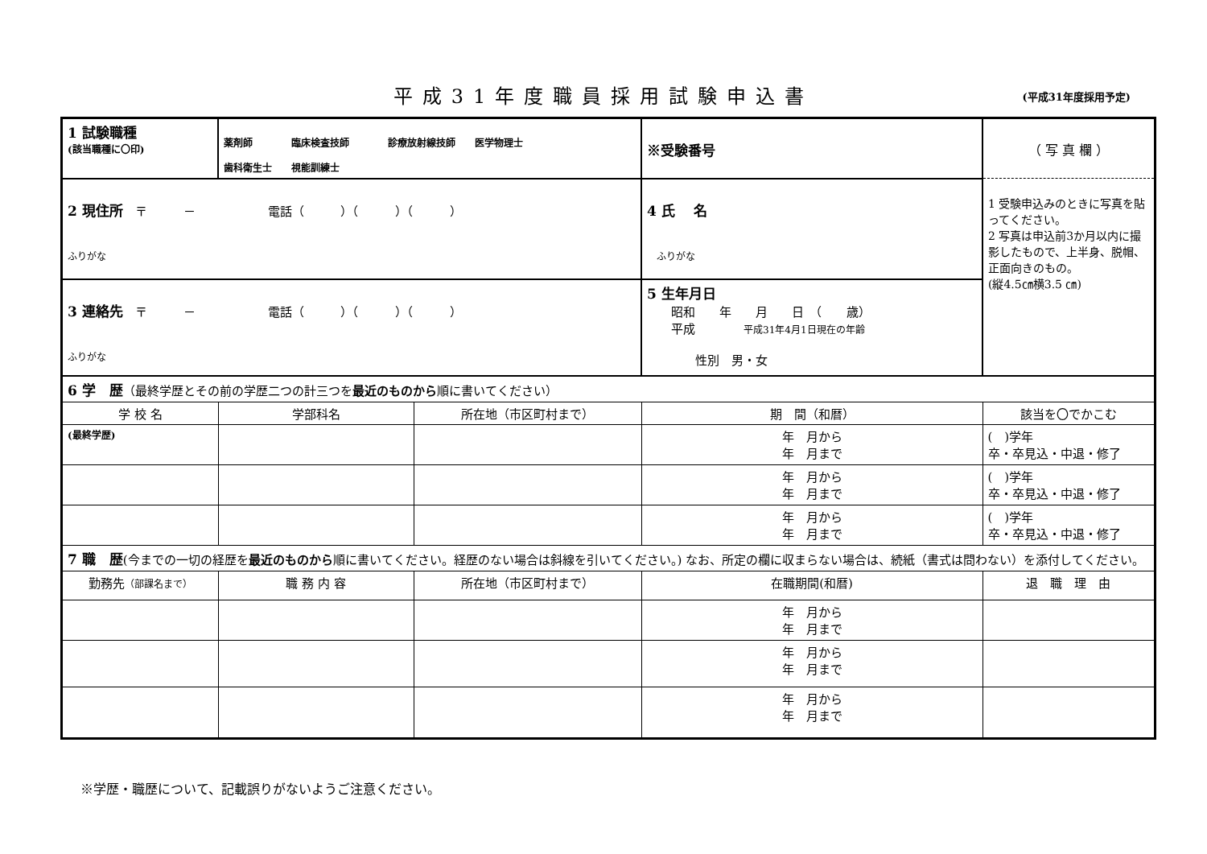平成31年度職員採用試験申込書
(平成31年度採用予定)
| 1 試験職種 (該当職種に〇印) | 薬剤師 臨床検査技師 診療放射線技師 医学物理士 歯科衛生士 視能訓練士 | | ※受験番号 | （ 写 真 欄 ） |
| 2 現住所 〒 － 電話（ ）（ ）（ ） ふりがな | | | 4 氏 名 ふりがな | 1 受験申込みのときに写真を貼ってください。 2 写真は申込前3か月以内に撮影したもので、上半身、脱帽、正面向きのもの。 (縦4.5㎝横3.5 ㎝) |
| 3 連絡先 〒 － 電話（ ）（ ）（ ） ふりがな | | | 5 生年月日 昭和 年 月 日 （ 歳） 平成 平成31年4月1日現在の年齢 性別 男・女 | |
| 6 学 歴 （最終学歴とその前の学歴二つの計三つを 最近のものから 順に書いてください） | | | | |
| 学 校 名 | 学部科名 | 所在地（市区町村まで） | 期 間（和暦） | 該当を〇でかこむ |
| (最終学歴) | | | 年 月から 年 月まで | ( )学年 卒・卒見込・中退・修了 |
| | | | 年 月から 年 月まで | ( )学年 卒・卒見込・中退・修了 |
| | | | 年 月から 年 月まで | ( )学年 卒・卒見込・中退・修了 |
| 7 職 歴 (今までの一切の経歴を 最近のものから 順に書いてください。経歴のない場合は斜線を引いてください。) なお、所定の欄に収まらない場合は、続紙（書式は問わない）を添付してください。 | | | | |
| 勤務先 （部課名まで） | 職 務 内 容 | 所在地（市区町村まで） | 在職期間(和暦) | 退 職 理 由 |
| | | | 年 月から 年 月まで | |
| | | | 年 月から 年 月まで | |
| | | | 年 月から 年 月まで | |
※学歴・職歴について、記載誤りがないようご注意ください。